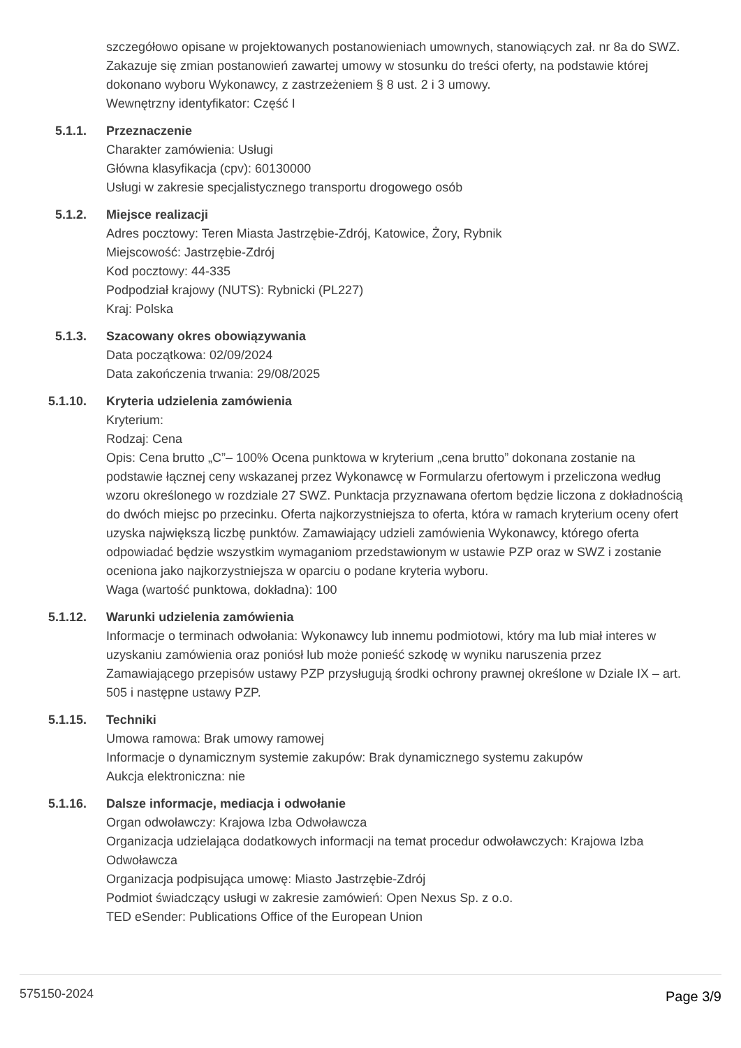szczegółowo opisane w projektowanych postanowieniach umownych, stanowiących zał. nr 8a do SWZ. Zakazuje się zmian postanowień zawartej umowy w stosunku do treści oferty, na podstawie której dokonano wyboru Wykonawcy, z zastrzeżeniem § 8 ust. 2 i 3 umowy.
Wewnętrzny identyfikator: Część I
5.1.1. Przeznaczenie
Charakter zamówienia: Usługi
Główna klasyfikacja (cpv): 60130000
Usługi w zakresie specjalistycznego transportu drogowego osób
5.1.2. Miejsce realizacji
Adres pocztowy: Teren Miasta Jastrzębie-Zdrój, Katowice, Żory, Rybnik
Miejscowość: Jastrzębie-Zdrój
Kod pocztowy: 44-335
Podpodział krajowy (NUTS): Rybnicki (PL227)
Kraj: Polska
5.1.3. Szacowany okres obowiązywania
Data początkowa: 02/09/2024
Data zakończenia trwania: 29/08/2025
5.1.10. Kryteria udzielenia zamówienia
Kryterium:
Rodzaj: Cena
Opis: Cena brutto „C”– 100% Ocena punktowa w kryterium „cena brutto” dokonana zostanie na podstawie łącznej ceny wskazanej przez Wykonawcę w Formularzu ofertowym i przeliczona według wzoru określonego w rozdziale 27 SWZ. Punktacja przyznawana ofertom będzie liczona z dokładnością do dwóch miejsc po przecinku. Oferta najkorzystniejsza to oferta, która w ramach kryterium oceny ofert uzyska największą liczbę punktów. Zamawiający udzieli zamówienia Wykonawcy, którego oferta odpowiadać będzie wszystkim wymaganiom przedstawionym w ustawie PZP oraz w SWZ i zostanie oceniona jako najkorzystniejsza w oparciu o podane kryteria wyboru.
Waga (wartość punktowa, dokładna): 100
5.1.12. Warunki udzielenia zamówienia
Informacje o terminach odwołania: Wykonawcy lub innemu podmiotowi, który ma lub miał interes w uzyskaniu zamówienia oraz poniósł lub może ponieść szkodę w wyniku naruszenia przez Zamawiającego przepisów ustawy PZP przysługują środki ochrony prawnej określone w Dziale IX – art. 505 i następne ustawy PZP.
5.1.15. Techniki
Umowa ramowa: Brak umowy ramowej
Informacje o dynamicznym systemie zakupów: Brak dynamicznego systemu zakupów
Aukcja elektroniczna: nie
5.1.16. Dalsze informacje, mediacja i odwołanie
Organ odwoławczy: Krajowa Izba Odwoławcza
Organizacja udzielająca dodatkowych informacji na temat procedur odwoławczych: Krajowa Izba Odwoławcza
Organizacja podpisująca umowę: Miasto Jastrzębie-Zdrój
Podmiot świadczący usługi w zakresie zamówień: Open Nexus Sp. z o.o.
TED eSender: Publications Office of the European Union
575150-2024 Page 3/9